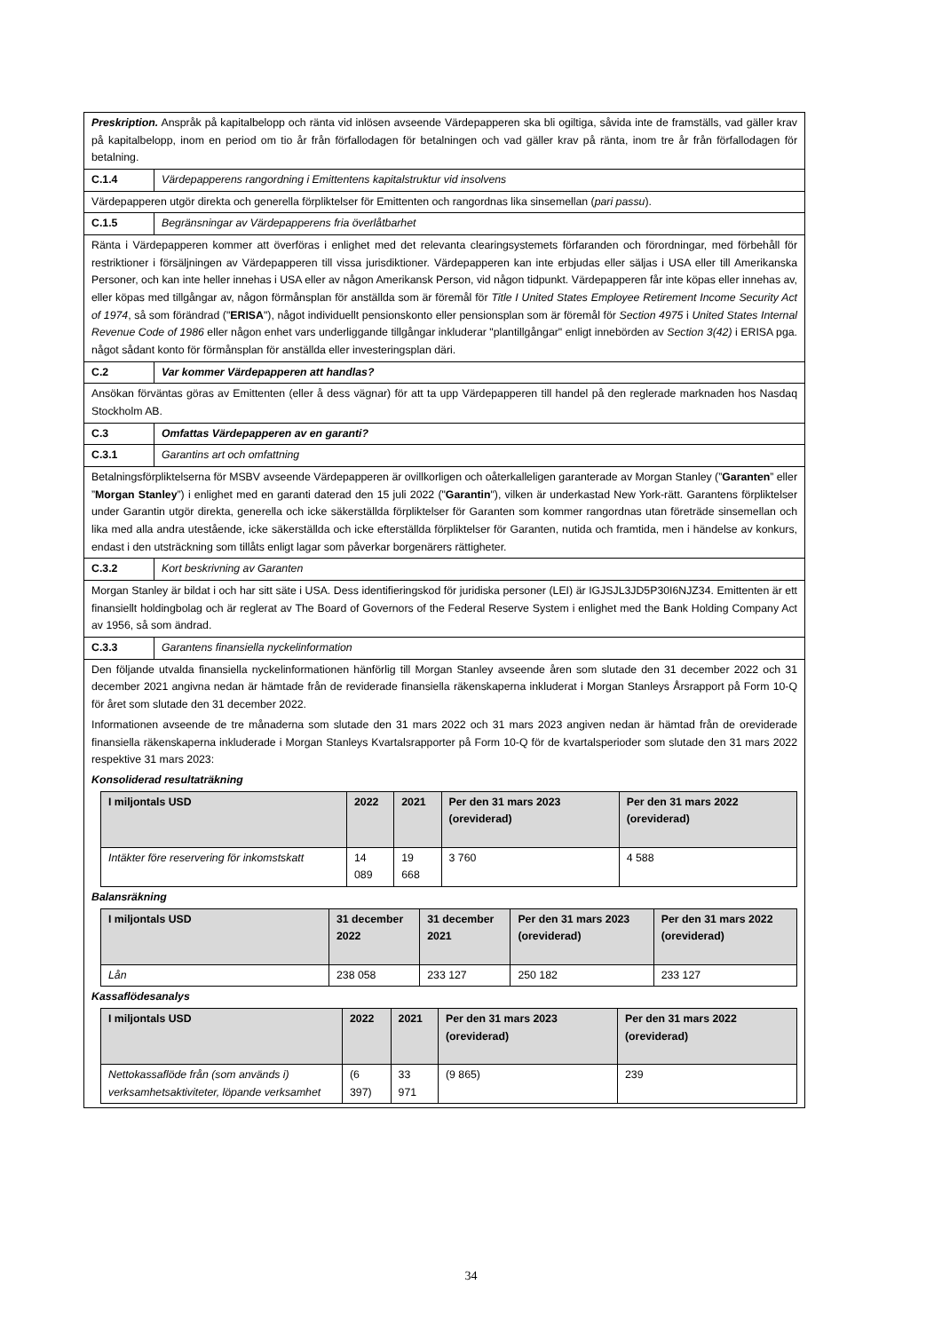| Preskription. Anspråk på kapitalbelopp och ränta vid inlösen avseende Värdepapperen ska bli ogiltiga, såvida inte de framställs, vad gäller krav på kapitalbelopp, inom en period om tio år från förfallodagen för betalningen och vad gäller krav på ränta, inom tre år från förfallodagen för betalning. | |
| C.1.4 | Värdepapperens rangordning i Emittentens kapitalstruktur vid insolvens |
| Värdepapperen utgör direkta och generella förpliktelser för Emittenten och rangordnas lika sinsemellan ( pari passu ). | |
| C.1.5 | Begränsningar av Värdepapperens fria överlåtbarhet |
| Ränta i Värdepapperen kommer att överföras i enlighet med det relevanta clearingsystemets förfaranden och förordningar, med förbehåll för restriktioner i försäljningen av Värdepapperen till vissa jurisdiktioner. Värdepapperen kan inte erbjudas eller säljas i USA eller till Amerikanska Personer, och kan inte heller innehas i USA eller av någon Amerikansk Person, vid någon tidpunkt. Värdepapperen får inte köpas eller innehas av, eller köpas med tillgångar av, någon förmånsplan för anställda som är föremål för Title I United States Employee Retirement Income Security Act of 1974 , så som förändrad (" ERISA "), något individuellt pensionskonto eller pensionsplan som är föremål för Section 4975 i United States Internal Revenue Code of 1986 eller någon enhet vars underliggande tillgångar inkluderar "plantillgångar" enligt innebörden av Section 3(42) i ERISA pga. något sådant konto för förmånsplan för anställda eller investeringsplan däri. | |
| C.2 | Var kommer Värdepapperen att handlas? |
| Ansökan förväntas göras av Emittenten (eller å dess vägnar) för att ta upp Värdepapperen till handel på den reglerade marknaden hos Nasdaq Stockholm AB. | |
| C.3 | Omfattas Värdepapperen av en garanti? |
| C.3.1 | Garantins art och omfattning |
| Betalningsförpliktelserna för MSBV avseende Värdepapperen är ovillkorligen och oåterkalleligen garanterade av Morgan Stanley (” Garanten ” eller ” Morgan Stanley ”) i enlighet med en garanti daterad den 15 juli 2022 (" Garantin "), vilken är underkastad New York-rätt. Garantens förpliktelser under Garantin utgör direkta, generella och icke säkerställda förpliktelser för Garanten som kommer rangordnas utan företräde sinsemellan och lika med alla andra utestående, icke säkerställda och icke efterställda förpliktelser för Garanten, nutida och framtida, men i händelse av konkurs, endast i den utsträckning som tillåts enligt lagar som påverkar borgenärers rättigheter. | |
| C.3.2 | Kort beskrivning av Garanten |
| Morgan Stanley är bildat i och har sitt säte i USA. Dess identifieringskod för juridiska personer (LEI) är IGJSJL3JD5P30I6NJZ34. Emittenten är ett finansiellt holdingbolag och är reglerat av The Board of Governors of the Federal Reserve System i enlighet med the Bank Holding Company Act av 1956, så som ändrad. | |
| C.3.3 | Garantens finansiella nyckelinformation |
| Den följande utvalda finansiella nyckelinformationen hänförlig till Morgan Stanley avseende åren som slutade den 31 december 2022 och 31 december 2021 angivna nedan är hämtade från de reviderade finansiella räkenskaperna inkluderat i Morgan Stanleys Årsrapport på Form 10-Q för året som slutade den 31 december 2022. Informationen avseende de tre månaderna som slutade den 31 mars 2022 och 31 mars 2023 angiven nedan är hämtad från de oreviderade finansiella räkenskaperna inkluderade i Morgan Stanleys Kvartalsrapporter på Form 10-Q för de kvartalsperioder som slutade den 31 mars 2022 respektive 31 mars 2023: Konsoliderad resultaträkning / I miljontals USD / 2022 / 2021 / Per den 31 mars 2023 (oreviderad) / Per den 31 mars 2022 (oreviderad) / / --- / --- / --- / --- / --- / / Intäkter före reservering för inkomstskatt / 14 089 / 19 668 / 3 760 / 4 588 / Balansräkning / I miljontals USD / 31 december 2022 / 31 december 2021 / Per den 31 mars 2023 (oreviderad) / Per den 31 mars 2022 (oreviderad) / / --- / --- / --- / --- / --- / / Lån / 238 058 / 233 127 / 250 182 / 233 127 / Kassaflödesanalys / I miljontals USD / 2022 / 2021 / Per den 31 mars 2023 (oreviderad) / Per den 31 mars 2022 (oreviderad) / / --- / --- / --- / --- / --- / / Nettokassaflöde från (som används i) verksamhetsaktiviteter, löpande verksamhet / (6 397) / 33 971 / (9 865) / 239 / | |
34